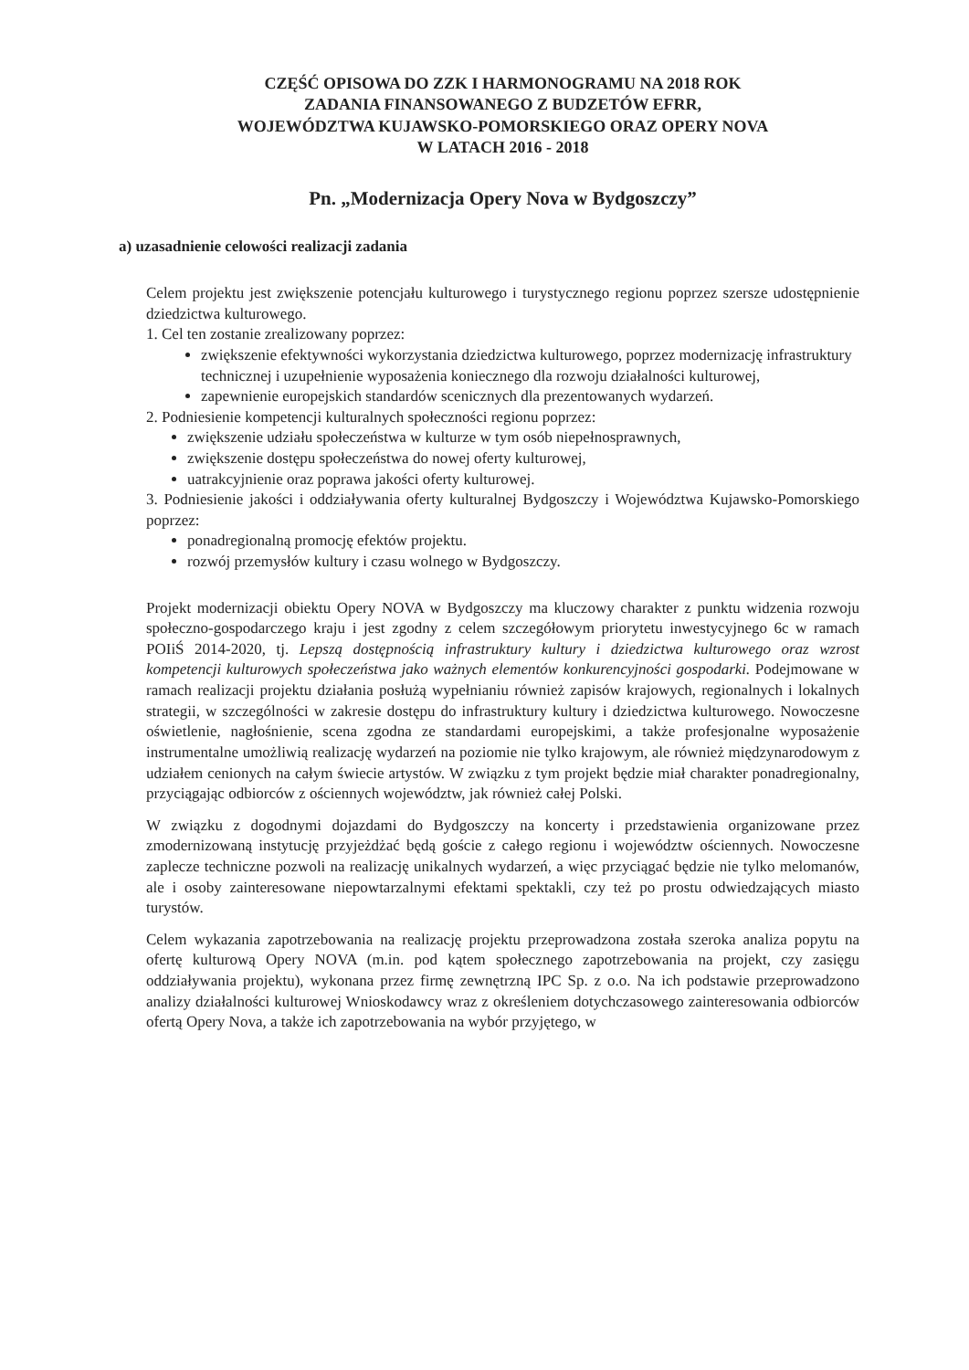CZĘŚĆ OPISOWA DO ZZK I HARMONOGRAMU NA 2018 ROK
ZADANIA FINANSOWANEGO Z BUDZETÓW EFRR,
WOJEWÓDZTWA KUJAWSKO-POMORSKIEGO ORAZ OPERY NOVA
W LATACH 2016 - 2018
Pn. „Modernizacja Opery Nova w Bydgoszczy”
a) uzasadnienie celowości realizacji zadania
Celem projektu jest zwiększenie potencjału kulturowego i turystycznego regionu poprzez szersze udostępnienie dziedzictwa kulturowego.
1. Cel ten zostanie zrealizowany poprzez:
zwiększenie efektywności wykorzystania dziedzictwa kulturowego, poprzez modernizację infrastruktury technicznej i uzupełnienie wyposażenia koniecznego dla rozwoju działalności kulturowej,
zapewnienie europejskich standardów scenicznych dla prezentowanych wydarzeń.
2. Podniesienie kompetencji kulturalnych społeczności regionu poprzez:
zwiększenie udziału społeczeństwa w kulturze w tym osób niepełnosprawnych,
zwiększenie dostępu społeczeństwa do nowej oferty kulturowej,
uatrakcyjnienie oraz poprawa jakości oferty kulturowej.
3. Podniesienie jakości i oddziaływania oferty kulturalnej Bydgoszczy i Województwa Kujawsko-Pomorskiego poprzez:
ponadregionalną promocję efektów projektu.
rozwój przemysłów kultury i czasu wolnego w Bydgoszczy.
Projekt modernizacji obiektu Opery NOVA w Bydgoszczy ma kluczowy charakter z punktu widzenia rozwoju społeczno-gospodarczego kraju i jest zgodny z celem szczegółowym priorytetu inwestycyjnego 6c w ramach POIiŚ 2014-2020, tj. Lepszą dostępnością infrastruktury kultury i dziedzictwa kulturowego oraz wzrost kompetencji kulturowych społeczeństwa jako ważnych elementów konkurencyjności gospodarki. Podejmowane w ramach realizacji projektu działania posłużą wypełnianiu również zapisów krajowych, regionalnych i lokalnych strategii, w szczególności w zakresie dostępu do infrastruktury kultury i dziedzictwa kulturowego. Nowoczesne oświetlenie, nagłośnienie, scena zgodna ze standardami europejskimi, a także profesjonalne wyposażenie instrumentalne umożliwią realizację wydarzeń na poziomie nie tylko krajowym, ale również międzynarodowym z udziałem cenionych na całym świecie artystów. W związku z tym projekt będzie miał charakter ponadregionalny, przyciągając odbiorców z ościennych województw, jak również całej Polski.
W związku z dogodnymi dojazdami do Bydgoszczy na koncerty i przedstawienia organizowane przez zmodernizowaną instytucję przyjeżdżać będą goście z całego regionu i województw ościennych. Nowoczesne zaplecze techniczne pozwoli na realizację unikalnych wydarzeń, a więc przyciągać będzie nie tylko melomanów, ale i osoby zainteresowane niepowtarzalnymi efektami spektakli, czy też po prostu odwiedzających miasto turystów.
Celem wykazania zapotrzebowania na realizację projektu przeprowadzona została szeroka analiza popytu na ofertę kulturową Opery NOVA (m.in. pod kątem społecznego zapotrzebowania na projekt, czy zasięgu oddziaływania projektu), wykonana przez firmę zewnętrzną IPC Sp. z o.o. Na ich podstawie przeprowadzono analizy działalności kulturowej Wnioskodawcy wraz z określeniem dotychczasowego zainteresowania odbiorców ofertą Opery Nova, a także ich zapotrzebowania na wybór przyjętego, w